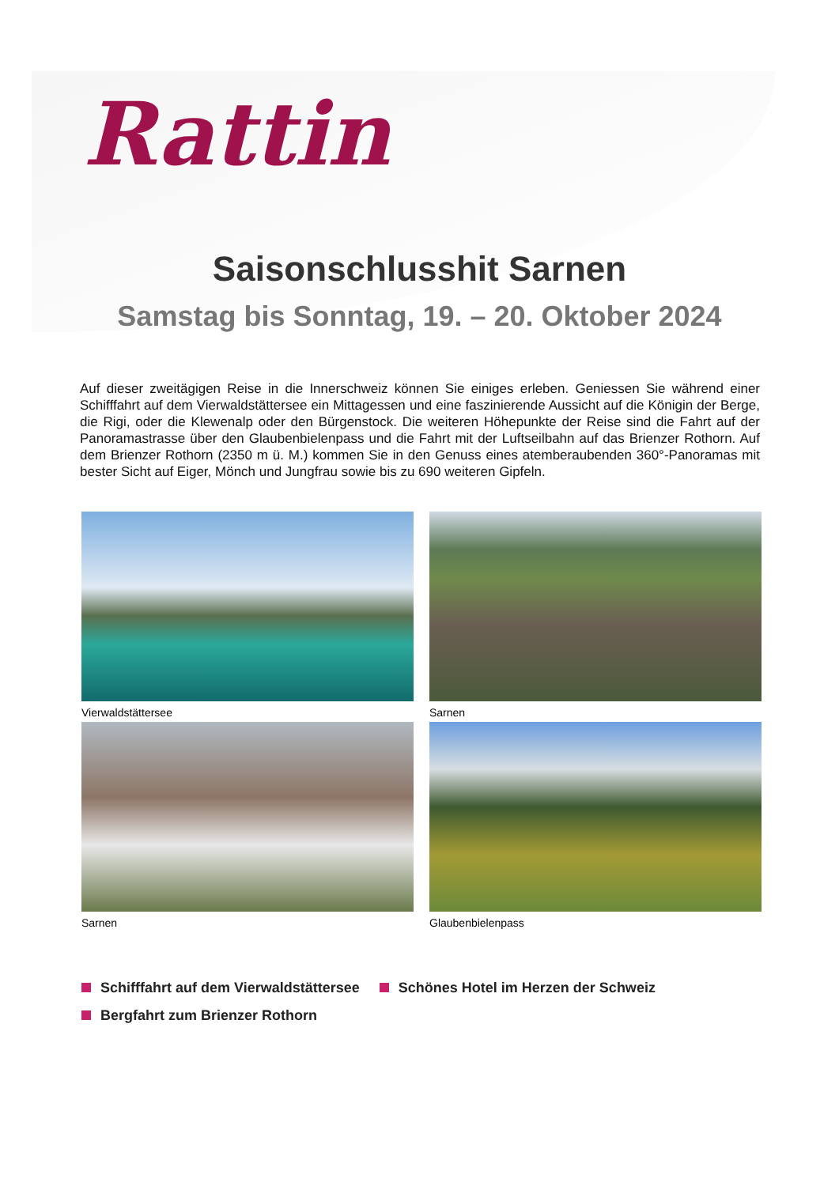Rattin
Saisonschlusshit Sarnen
Samstag bis Sonntag, 19. – 20. Oktober 2024
Auf dieser zweitägigen Reise in die Innerschweiz können Sie einiges erleben. Geniessen Sie während einer Schifffahrt auf dem Vierwaldstättersee ein Mittagessen und eine faszinierende Aussicht auf die Königin der Berge, die Rigi, oder die Klewenalp oder den Bürgenstock. Die weiteren Höhepunkte der Reise sind die Fahrt auf der Panoramastrasse über den Glaubenbielenpass und die Fahrt mit der Luftseilbahn auf das Brienzer Rothorn. Auf dem Brienzer Rothorn (2350 m ü. M.) kommen Sie in den Genuss eines atemberaubenden 360°-Panoramas mit bester Sicht auf Eiger, Mönch und Jungfrau sowie bis zu 690 weiteren Gipfeln.
Vierwaldstättersee
Sarnen
Sarnen
Glaubenbielenpass
Schifffahrt auf dem Vierwaldstättersee
Schönes Hotel im Herzen der Schweiz
Bergfahrt zum Brienzer Rothorn